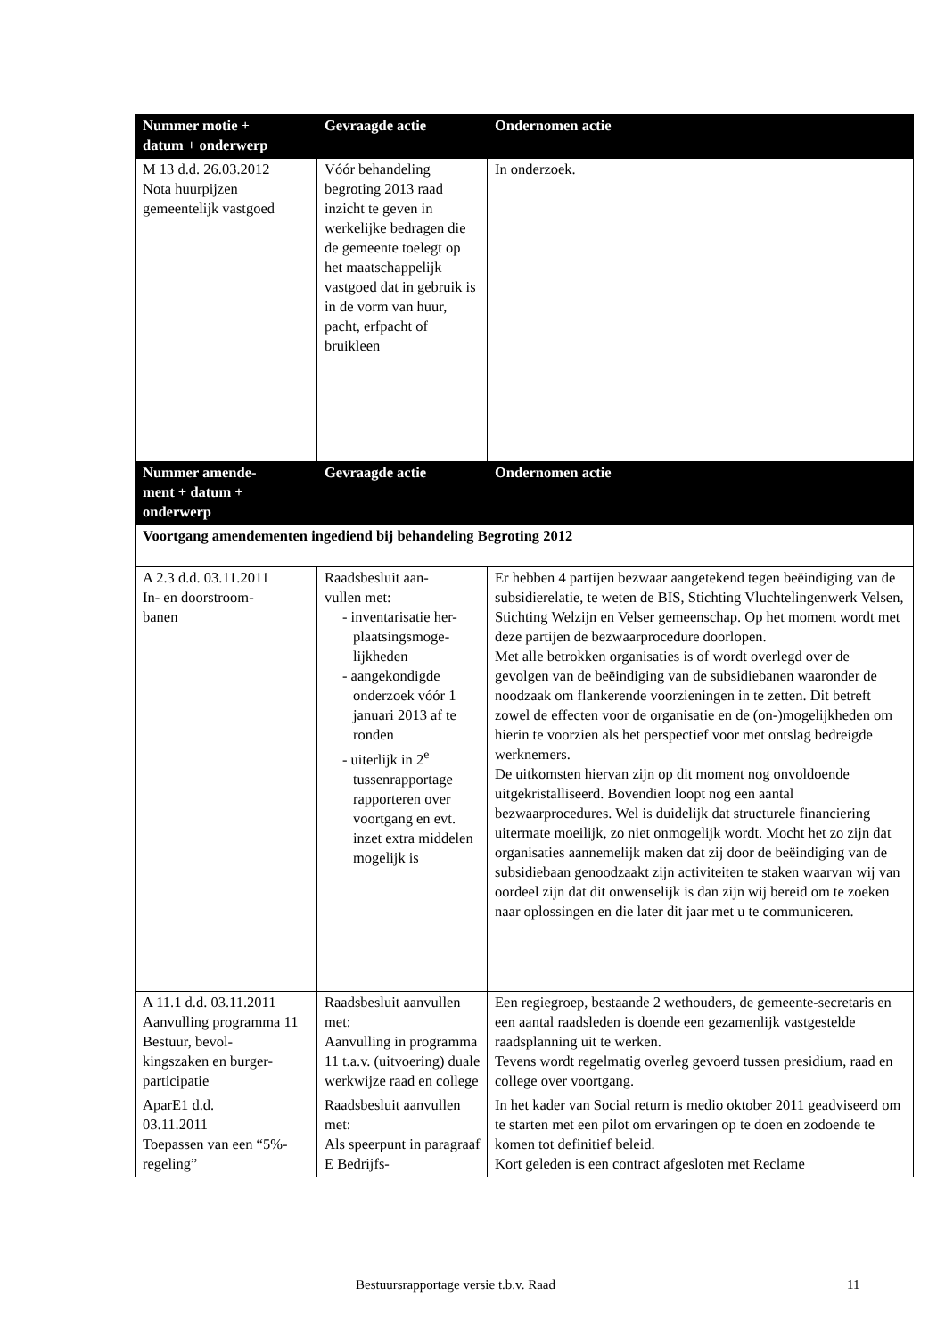| Nummer motie + datum + onderwerp | Gevraagde actie | Ondernomen actie |
| --- | --- | --- |
| M 13 d.d. 26.03.2012 Nota huurpijzen gemeentelijk vastgoed | Vóór behandeling begroting 2013 raad inzicht te geven in werkelijke bedragen die de gemeente toelegt op het maatschappelijk vastgoed dat in gebruik is in de vorm van huur, pacht, erfpacht of bruikleen | In onderzoek. |
| Nummer amende- ment + datum + onderwerp | Gevraagde actie | Ondernomen actie |
| Voortgang amendementen ingediend bij behandeling Begroting 2012 | | |
| A 2.3 d.d. 03.11.2011 In- en doorstroom- banen | Raadsbesluit aan- vullen met: - inventarisatie her-plaatsingsmoge-lijkheden - aangekondigde onderzoek vóór 1 januari 2013 af te ronden - uiterlijk in 2<sup>e</sup> tussenrapportage rapporteren over voortgang en evt. inzet extra middelen mogelijk is | Er hebben 4 partijen bezwaar aangetekend tegen beëindiging van de subsidierelatie, te weten de BIS, Stichting Vluchtelingenwerk Velsen, Stichting Welzijn en Velser gemeenschap. Op het moment wordt met deze partijen de bezwaarprocedure doorlopen. Met alle betrokken organisaties is of wordt overlegd over de gevolgen van de beëindiging van de subsidiebanen waaronder de noodzaak om flankerende voorzieningen in te zetten. Dit betreft zowel de effecten voor de organisatie en de (on-)mogelijkheden om hierin te voorzien als het perspectief voor met ontslag bedreigde werknemers. De uitkomsten hiervan zijn op dit moment nog onvoldoende uitgekristalliseerd. Bovendien loopt nog een aantal bezwaarprocedures. Wel is duidelijk dat structurele financiering uitermate moeilijk, zo niet onmogelijk wordt. Mocht het zo zijn dat organisaties aannemelijk maken dat zij door de beëindiging van de subsidiebaan genoodzaakt zijn activiteiten te staken waarvan wij van oordeel zijn dat dit onwenselijk is dan zijn wij bereid om te zoeken naar oplossingen en die later dit jaar met u te communiceren. |
| A 11.1 d.d. 03.11.2011 Aanvulling programma 11 Bestuur, bevol- kingszaken en burger- participatie | Raadsbesluit aanvullen met: Aanvulling in programma 11 t.a.v. (uitvoering) duale werkwijze raad en college | Een regiegroep, bestaande 2 wethouders, de gemeente-secretaris en een aantal raadsleden is doende een gezamenlijk vastgestelde raadsplanning uit te werken. Tevens wordt regelmatig overleg gevoerd tussen presidium, raad en college over voortgang. |
| AparE1 d.d. 03.11.2011 Toepassen van een “5%-regeling” | Raadsbesluit aanvullen met: Als speerpunt in paragraaf E Bedrijfs- | In het kader van Social return is medio oktober 2011 geadviseerd om te starten met een pilot om ervaringen op te doen en zodoende te komen tot definitief beleid. Kort geleden is een contract afgesloten met Reclame |
Bestuursrapportage versie t.b.v. Raad 11